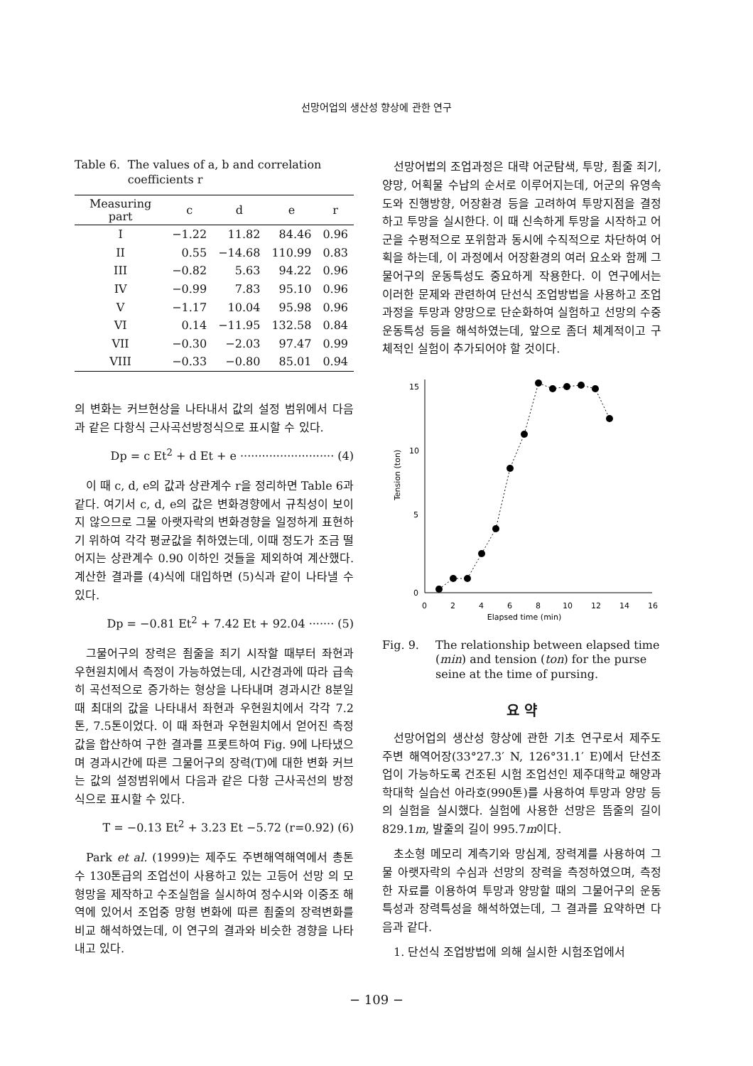선망어업의 생산성 향상에 관한 연구
Table 6. The values of a, b and correlation coefficients r
| Measuring part | c | d | e | r |
| --- | --- | --- | --- | --- |
| I | −1.22 | 11.82 | 84.46 | 0.96 |
| II | 0.55 | −14.68 | 110.99 | 0.83 |
| III | −0.82 | 5.63 | 94.22 | 0.96 |
| IV | −0.99 | 7.83 | 95.10 | 0.96 |
| V | −1.17 | 10.04 | 95.98 | 0.96 |
| VI | 0.14 | −11.95 | 132.58 | 0.84 |
| VII | −0.30 | −2.03 | 97.47 | 0.99 |
| VIII | −0.33 | −0.80 | 85.01 | 0.94 |
의 변화는 커브현상을 나타내서 값의 설정 범위에서 다음과 같은 다항식 근사곡선방정식으로 표시할 수 있다.
Dp = c Et<sup>2</sup> + d Et + e ·························· (4)
이 때 c, d, e의 값과 상관계수 r을 정리하면 Table 6과 같다. 여기서 c, d, e의 값은 변화경향에서 규칙성이 보이지 않으므로 그물 아랫자락의 변화경향을 일정하게 표현하기 위하여 각각 평균값을 취하였는데, 이때 정도가 조금 떨어지는 상관계수 0.90 이하인 것들을 제외하여 계산했다. 계산한 결과를 (4)식에 대입하면 (5)식과 같이 나타낼 수 있다.
Dp = −0.81 Et<sup>2</sup> + 7.42 Et + 92.04 ······· (5)
그물어구의 장력은 죔줄을 죄기 시작할 때부터 좌현과 우현원치에서 측정이 가능하였는데, 시간경과에 따라 급속히 곡선적으로 증가하는 형상을 나타내며 경과시간 8분일 때 최대의 값을 나타내서 좌현과 우현원치에서 각각 7.2톤, 7.5톤이었다. 이 때 좌현과 우현원치에서 얻어진 측정값을 합산하여 구한 결과를 프롯트하여 Fig. 9에 나타냈으며 경과시간에 따른 그물어구의 장력(T)에 대한 변화 커브는 값의 설정범위에서 다음과 같은 다항 근사곡선의 방정식으로 표시할 수 있다.
T = −0.13 Et<sup>2</sup> + 3.23 Et −5.72 (r=0.92) (6)
Park et al. (1999)는 제주도 주변해역해역에서 총톤수 130톤급의 조업선이 사용하고 있는 고등어 선망 의 모형망을 제작하고 수조실험을 실시하여 정수시와 이중조 해역에 있어서 조업중 망형 변화에 따른 죔줄의 장력변화를 비교 해석하였는데, 이 연구의 결과와 비슷한 경향을 나타내고 있다.
선망어법의 조업과정은 대략 어군탐색, 투망, 죔줄 죄기, 양망, 어획물 수납의 순서로 이루어지는데, 어군의 유영속도와 진행방향, 어장환경 등을 고려하여 투망지점을 결정하고 투망을 실시한다. 이 때 신속하게 투망을 시작하고 어군을 수평적으로 포위함과 동시에 수직적으로 차단하여 어획을 하는데, 이 과정에서 어장환경의 여러 요소와 함께 그물어구의 운동특성도 중요하게 작용한다. 이 연구에서는 이러한 문제와 관련하여 단선식 조업방법을 사용하고 조업과정을 투망과 양망으로 단순화하여 실험하고 선망의 수중운동특성 등을 해석하였는데, 앞으로 좀더 체계적이고 구체적인 실험이 추가되어야 할 것이다.
15
10
5
0
0
2
4
6
8
10
12
14
16
Elapsed time (min)
Tension (ton)
Fig. 9. The relationship between elapsed time (min) and tension (ton) for the purse seine at the time of pursing.
요 약
선망어업의 생산성 향상에 관한 기초 연구로서 제주도 주변 해역어장(33°27.3′ N, 126°31.1′ E)에서 단선조업이 가능하도록 건조된 시험 조업선인 제주대학교 해양과학대학 실습선 아라호(990톤)를 사용하여 투망과 양망 등의 실험을 실시했다. 실험에 사용한 선망은 뜸줄의 길이 829.1m, 발줄의 길이 995.7m이다.
초소형 메모리 계측기와 망심계, 장력계를 사용하여 그물 아랫자락의 수심과 선망의 장력을 측정하였으며, 측정한 자료를 이용하여 투망과 양망할 때의 그물어구의 운동특성과 장력특성을 해석하였는데, 그 결과를 요약하면 다음과 같다.
1. 단선식 조업방법에 의해 실시한 시험조업에서
− 109 −